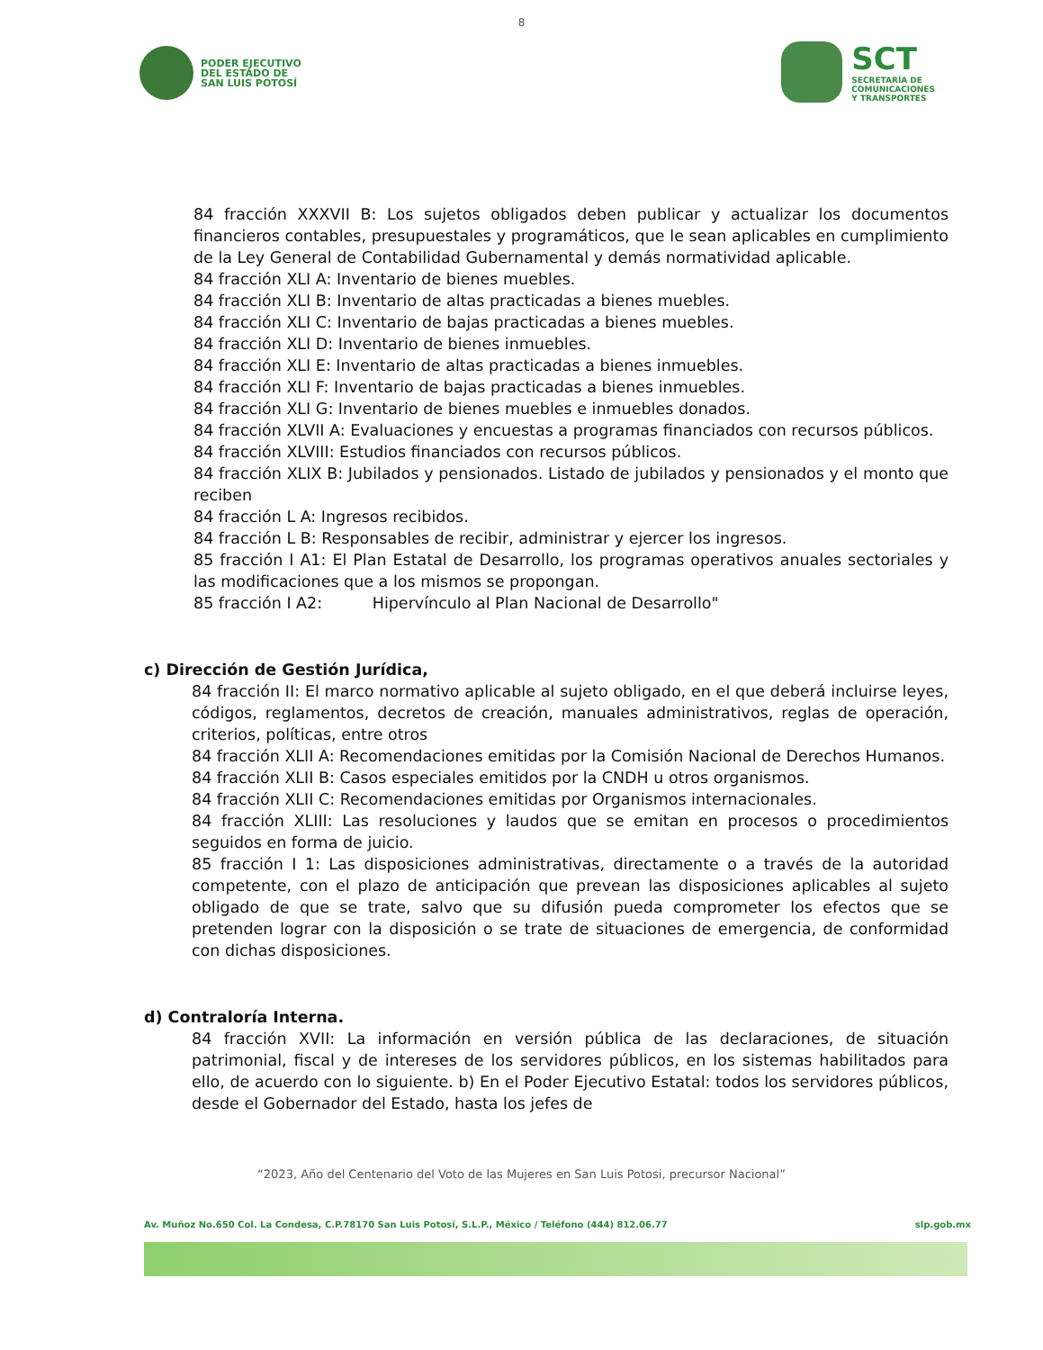8
PODER EJECUTIVO
DEL ESTADO DE
SAN LUIS POTOSÍ
SCT
SECRETARÍA DE
COMUNICACIONES
Y TRANSPORTES
84 fracción XXXVII B: Los sujetos obligados deben publicar y actualizar los documentos financieros contables, presupuestales y programáticos, que le sean aplicables en cumplimiento de la Ley General de Contabilidad Gubernamental y demás normatividad aplicable.
84 fracción XLI A: Inventario de bienes muebles.
84 fracción XLI B: Inventario de altas practicadas a bienes muebles.
84 fracción XLI C: Inventario de bajas practicadas a bienes muebles.
84 fracción XLI D: Inventario de bienes inmuebles.
84 fracción XLI E: Inventario de altas practicadas a bienes inmuebles.
84 fracción XLI F: Inventario de bajas practicadas a bienes inmuebles.
84 fracción XLI G: Inventario de bienes muebles e inmuebles donados.
84 fracción XLVII A: Evaluaciones y encuestas a programas financiados con recursos públicos.
84 fracción XLVIII: Estudios financiados con recursos públicos.
84 fracción XLIX B: Jubilados y pensionados. Listado de jubilados y pensionados y el monto que reciben
84 fracción L A: Ingresos recibidos.
84 fracción L B: Responsables de recibir, administrar y ejercer los ingresos.
85 fracción I A1: El Plan Estatal de Desarrollo, los programas operativos anuales sectoriales y las modificaciones que a los mismos se propongan.
85 fracción I A2: Hipervínculo al Plan Nacional de Desarrollo"
c) Dirección de Gestión Jurídica,
84 fracción II: El marco normativo aplicable al sujeto obligado, en el que deberá incluirse leyes, códigos, reglamentos, decretos de creación, manuales administrativos, reglas de operación, criterios, políticas, entre otros
84 fracción XLII A: Recomendaciones emitidas por la Comisión Nacional de Derechos Humanos.
84 fracción XLII B: Casos especiales emitidos por la CNDH u otros organismos.
84 fracción XLII C: Recomendaciones emitidas por Organismos internacionales.
84 fracción XLIII: Las resoluciones y laudos que se emitan en procesos o procedimientos seguidos en forma de juicio.
85 fracción I 1: Las disposiciones administrativas, directamente o a través de la autoridad competente, con el plazo de anticipación que prevean las disposiciones aplicables al sujeto obligado de que se trate, salvo que su difusión pueda comprometer los efectos que se pretenden lograr con la disposición o se trate de situaciones de emergencia, de conformidad con dichas disposiciones.
d) Contraloría Interna.
84 fracción XVII: La información en versión pública de las declaraciones, de situación patrimonial, fiscal y de intereses de los servidores públicos, en los sistemas habilitados para ello, de acuerdo con lo siguiente. b) En el Poder Ejecutivo Estatal: todos los servidores públicos, desde el Gobernador del Estado, hasta los jefes de
“2023, Año del Centenario del Voto de las Mujeres en San Luis Potosi, precursor Nacional”
Av. Muñoz No.650 Col. La Condesa, C.P.78170 San Luis Potosí, S.L.P., México / Teléfono (444) 812.06.77 slp.gob.mx